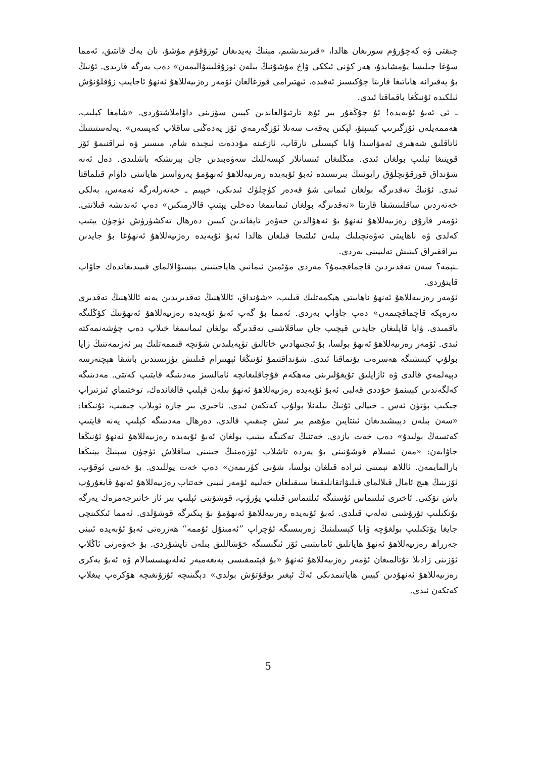چىقتى ۋە كەچۇرۇم سورىغان ھالدا، «قىرىندىشىم، مېنىڭ يەيدىغان ئوزۇقۇم مۇشۇ، نان بەك قاتتىق، ئەمما سۇغا چىلىسا يۇمشايدۇ، ھەر كۈنى ئىككى ۋاخ مۇشۇنىڭ بىلەن ئوزۇقلىنىۋالىمەن» دەپ يەرگە قارىدى. ئۇنىڭ بۇ پەقىرانە ھاياتىغا قارىتا چۇكىسىز ئەقىدە، ئىھتىرامى قوزغالغان ئۆمەر رەزىيەللاھۇ ئەنھۇ ئاجايىپ زۇقلۇنۇش ئىلكىدە ئۇنىڭغا باقماقتا ئىدى.
ـ ئى ئەبۇ ئۇبەيدە! ئۇ چۇڭقۇر بىر ئۇھ تارتىۋالغاندىن كېيىن سۆزىنى داۋاملاشتۇردى. «شامغا كېلىپ، ھەممەيلەن ئۆزگىرىپ كېتىپتۇ، لېكىن پەقەت سەنلا ئۆزگەرمەي ئۆز پەدەڭنى ساقلاپ كەپسەن» .پەلەستىننىڭ ئاتاقلىق شەھىرى ئەمۋاسدا ۋابا كېسىلى تارقاپ، ئازغىنە مۇددەت ئىچىدە شام، مىسىر ۋە ئىراقنىمۇ ئۆز قوينىغا ئېلىپ بولغان ئىدى. مىڭلىغان ئىنسانلار كېسەللىك سەۋەبىدىن جان بېرىشكە باشلىدى. دەل ئەنە شۇنداق قورقۇنچلۇق رايوننىڭ بىرىسىدە ئەبۇ ئۇبەيدە رەزىيەللاھۇ ئەنھۇمۇ پەرۋاسىز ھاياتىنى داۋام قىلماقتا ئىدى. ئۇنىڭ تەقدىرگە بولغان ئىمانى شۇ قەدەر كۈچلۈك ئىدىكى، خېيىم ـ خەتەرلەرگە ئەمەس، بەلكى خەتەردىن ساقلىنىشقا قارىتا «تەقدىرگە بولغان ئىمانىمغا دەخلى يېتىپ قالارمىكىن» دەپ ئەندىشە قىلاتتى. ئۆمەر فارۇق رەزىيەللاھۇ ئەنھۇ بۇ ئەھۋالدىن خەۋەر تاپقاندىن كېيىن دەرھال تەكشۈرۈش ئۈچۈن يېتىپ كەلدى ۋە ناھايىتى تەۋەنچىلىك بىلەن ئىلتىجا قىلغان ھالدا ئەبۇ ئۇبەيدە رەزىيەللاھۇ ئەنھۇغا بۇ جايدىن يىراققىراق كېتىش تەلىپىنى بەردى.
ـنېمە؟ سەن تەقدىردىن قاچماقچىمۇ؟ مەردى مۆئمىن ئىمانىي ھاياجىنىنى بېسىۋالالماي قىيىدىغاندەك جاۋاپ قايتۇردى.
ئۆمەر رەزىيەللاھۇ ئەنھۇ ناھايىتى ھېكمەتلىك قىلىپ، «شۇنداق، ئاللاھنىڭ تەقدىرىدىن يەنە ئاللاھنىڭ تەقدىرى تەرەپكە قاچماقچىمەن» دەپ جاۋاپ بەردى. ئەمما بۇ گەپ ئەبۇ ئۇبەيدە رەزىيەللاھۇ ئەنھۇنىڭ كۆڭلىگە ياقمىدى. ۋابا قاپلىغان جايدىن قېچىپ جان ساقلاشنى تەقدىرگە بولغان ئىمانىمغا خىلاپ دەپ چۈشەنمەكتە ئىدى. ئۆمەر رەزىيەللاھۇ ئەنھۇ بولسا، بۇ ئىجتىھادىي خاتالىق تۈپەيلىدىن شۇنچە قىممەتلىك بىر ئەزىمەتنىڭ زايا بولۇپ كېتىشىگە ھەسرەت يۇتماقتا ئىدى. شۇنداقتىمۇ ئۇنىڭغا ئېھتىرام قىلىش يۈزىسىدىن باشقا ھېچنەرسە دېيەلمەي قالدى ۋە ئازاپلىق تۇيغۇلىرىنى مەھكەم قۇچاقلىغانچە ئامالسىز مەدىنىگە قايتىپ كەتتى. مەدىنىگە كەلگەندىن كېيىنمۇ خۇددى قەلبى ئەبۇ ئۇبەيدە رەزىيەللاھۇ ئەنھۇ بىلەن قېلىپ قالغاندەك، توختىماي ئىزتىراپ چېكىپ پۈتۈن ئەس ـ خىيالى ئۇنىڭ بىلەنلا بولۇپ كەتكەن ئىدى. ئاخىرى بىر چارە ئويلاپ چىقىپ، ئۇنىڭغا: «سەن بىلەن دېيىشىدىغان ئىنتايىن مۇھىم بىر ئىش چىقىپ قالدى، دەرھال مەدىنىگە كېلىپ يەنە قايتىپ كەتسەڭ بولىدۇ» دەپ خەت يازدى. خەتنىڭ تەكتىگە يېتىپ بولغان ئەبۇ ئۇبەيدە رەزىيەللاھۇ ئەنھۇ ئۇنىڭغا جاۋابەن: «مەن ئىسلام قوشۇنىنى بۇ يەردە تاشلاپ ئۆزەمنىڭ جىنىنى ساقلاش ئۈچۈن سېنىڭ يېنىڭغا بارالمايمەن. ئاللاھ نېمىنى ئىرادە قىلغان بولسا، شۇنى كۈرىمەن» دەپ خەت يوللىدى. بۇ خەتنى ئوقۇپ، ئۆزىنىڭ ھېچ ئامال قىلالماي قىلىۋاتقانلىقىغا سىقىلغان خەلىپە ئۆمەر ئىبنى خەتتاب رەزىيەللاھۇ ئەنھۇ قايغۇرۇپ ياش تۆكتى. ئاخىرى ئىلتىماس ئۈستىگە ئىلتىماس قىلىپ يۈرۈپ، قوشۇننى ئېلىپ بىر ئاز خاتىرجەمرەك يەرگە يۆتكىلىپ تۇرۇشنى تەلەپ قىلدى. ئەبۇ ئۇبەيدە رەزىيەللاھۇ ئەنھۇمۇ بۇ پىكىرگە قوشۇلدى. ئەمما ئىككىنچى جايغا يۆتكىلىپ بولغۇچە ۋابا كېسىلىنىڭ زەربىسىگە ئۇچراپ ”ئەمىنۇل ئۇممە“ ھەزرەتى ئەبۇ ئۇبەيدە ئىبنى جەرراھ رەزىيەللاھۇ ئەنھۇ ھاياتلىق ئامانىتىنى ئۆز ئىگىسىگە خۇشاللىق بىلەن تاپشۇردى. بۇ خەۋەرنى ئاڭلاپ ئۆزىنى زادىلا تۇتالمىغان ئۆمەر رەزىيەللاھۇ ئەنھۇ «بۇ قېتىمقىسى پەيغەمبەر ئەلەيھىسسالام ۋە ئەبۇ بەكرى رەزىيەللاھۇ ئەنھۇدىن كېيىن ھاياتىمدىكى ئەڭ ئېغىر يوقۇتۇش بولدى» دېگىنىچە ئۇزۇنغىچە ھۆكرەپ يىغلاپ كەتكەن ئىدى.
5